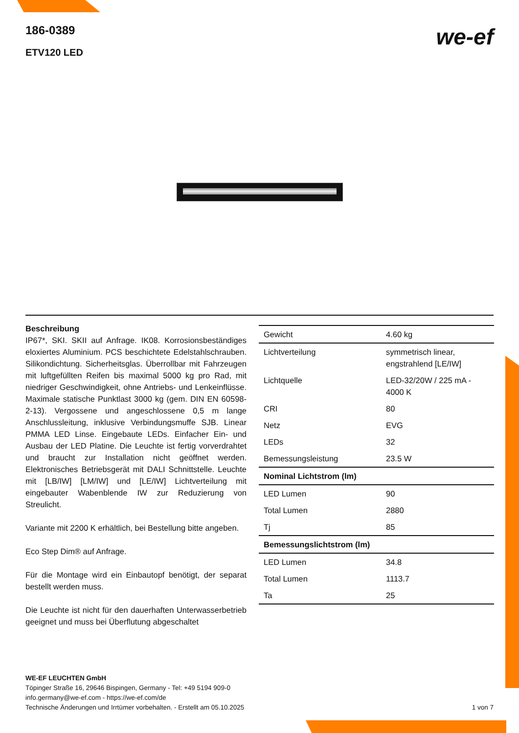186-0389
ETV120 LED
we-ef
Beschreibung
IP67*, SKI. SKII auf Anfrage. IK08. Korrosionsbeständiges eloxiertes Aluminium. PCS beschichtete Edelstahlschrauben. Silikondichtung. Sicherheitsglas. Überrollbar mit Fahrzeugen mit luftgefüllten Reifen bis maximal 5000 kg pro Rad, mit niedriger Geschwindigkeit, ohne Antriebs- und Lenkeinflüsse. Maximale statische Punktlast 3000 kg (gem. DIN EN 60598-2-13). Vergossene und angeschlossene 0,5 m lange Anschlussleitung, inklusive Verbindungsmuffe SJB. Linear PMMA LED Linse. Eingebaute LEDs. Einfacher Ein- und Ausbau der LED Platine. Die Leuchte ist fertig vorverdrahtet und braucht zur Installation nicht geöffnet werden. Elektronisches Betriebsgerät mit DALI Schnittstelle. Leuchte mit [LB/IW] [LM/IW] und [LE/IW] Lichtverteilung mit eingebauter Wabenblende IW zur Reduzierung von Streulicht.
Variante mit 2200 K erhältlich, bei Bestellung bitte angeben.
Eco Step Dim® auf Anfrage.
Für die Montage wird ein Einbautopf benötigt, der separat bestellt werden muss.
Die Leuchte ist nicht für den dauerhaften Unterwasserbetrieb geeignet und muss bei Überflutung abgeschaltet
| Gewicht | 4.60 kg |
| Lichtverteilung | symmetrisch linear, engstrahlend [LE/IW] |
| Lichtquelle | LED-32/20W / 225 mA - 4000 K |
| CRI | 80 |
| Netz | EVG |
| LEDs | 32 |
| Bemessungsleistung | 23.5 W |
| Nominal Lichtstrom (lm) | |
| LED Lumen | 90 |
| Total Lumen | 2880 |
| Tj | 85 |
| Bemessungslichtstrom (lm) | |
| LED Lumen | 34.8 |
| Total Lumen | 1113.7 |
| Ta | 25 |
WE-EF LEUCHTEN GmbH
Töpinger Straße 16, 29646 Bispingen, Germany - Tel: +49 5194 909-0
info.germany@we-ef.com - https://we-ef.com/de
Technische Änderungen und Irrtümer vorbehalten. - Erstellt am 05.10.2025
1 von 7